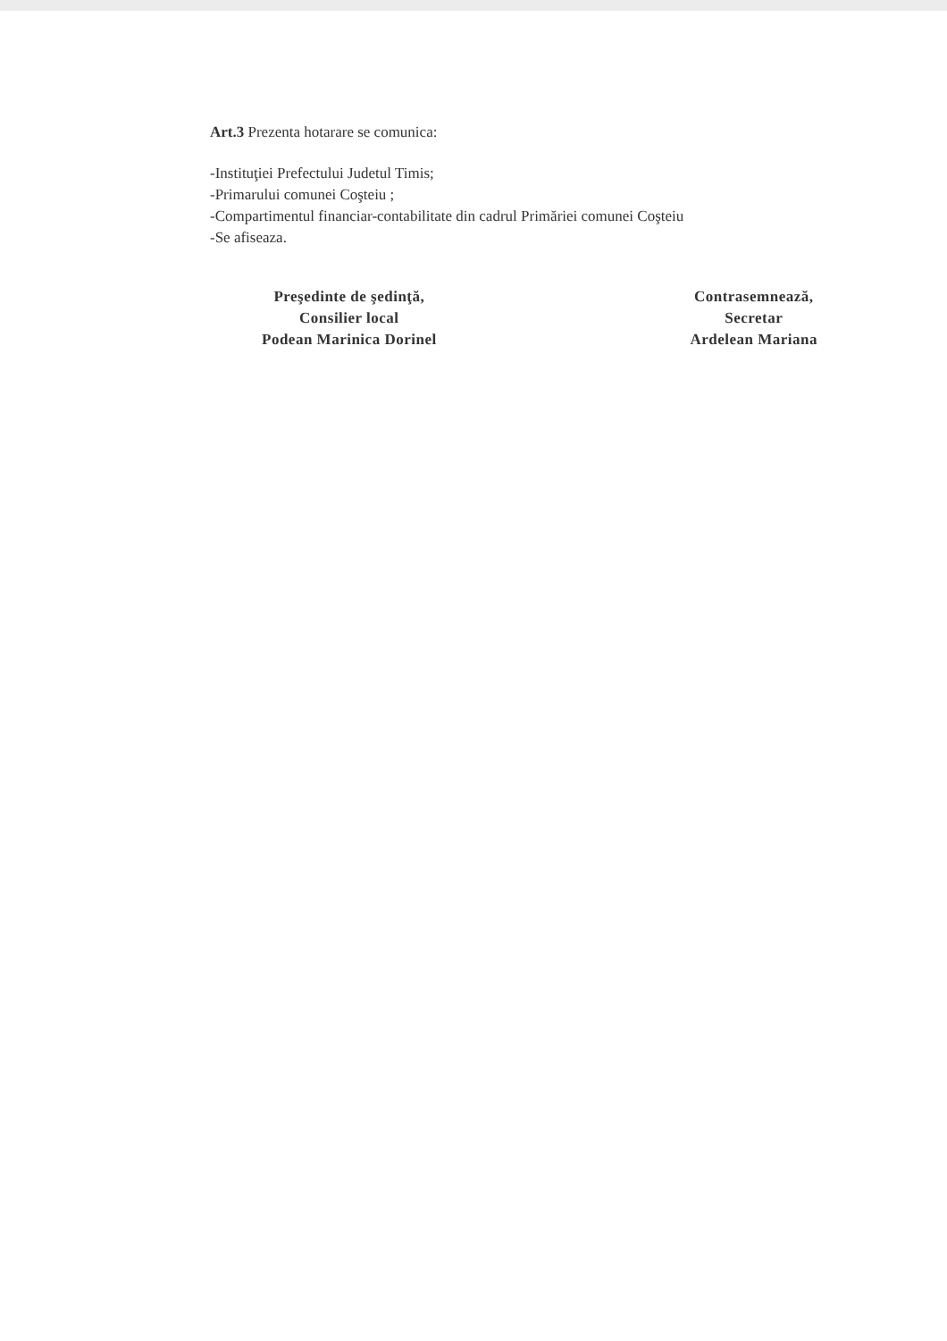Art.3 Prezenta hotarare se comunica:
-Instituţiei Prefectului Judetul Timis;
-Primarului comunei Coşteiu ;
-Compartimentul financiar-contabilitate din cadrul Primăriei comunei Coşteiu
-Se afiseaza.
Preşedinte de şedinţă,
Consilier local
Podean Marinica Dorinel
Contrasemnează,
Secretar
Ardelean Mariana